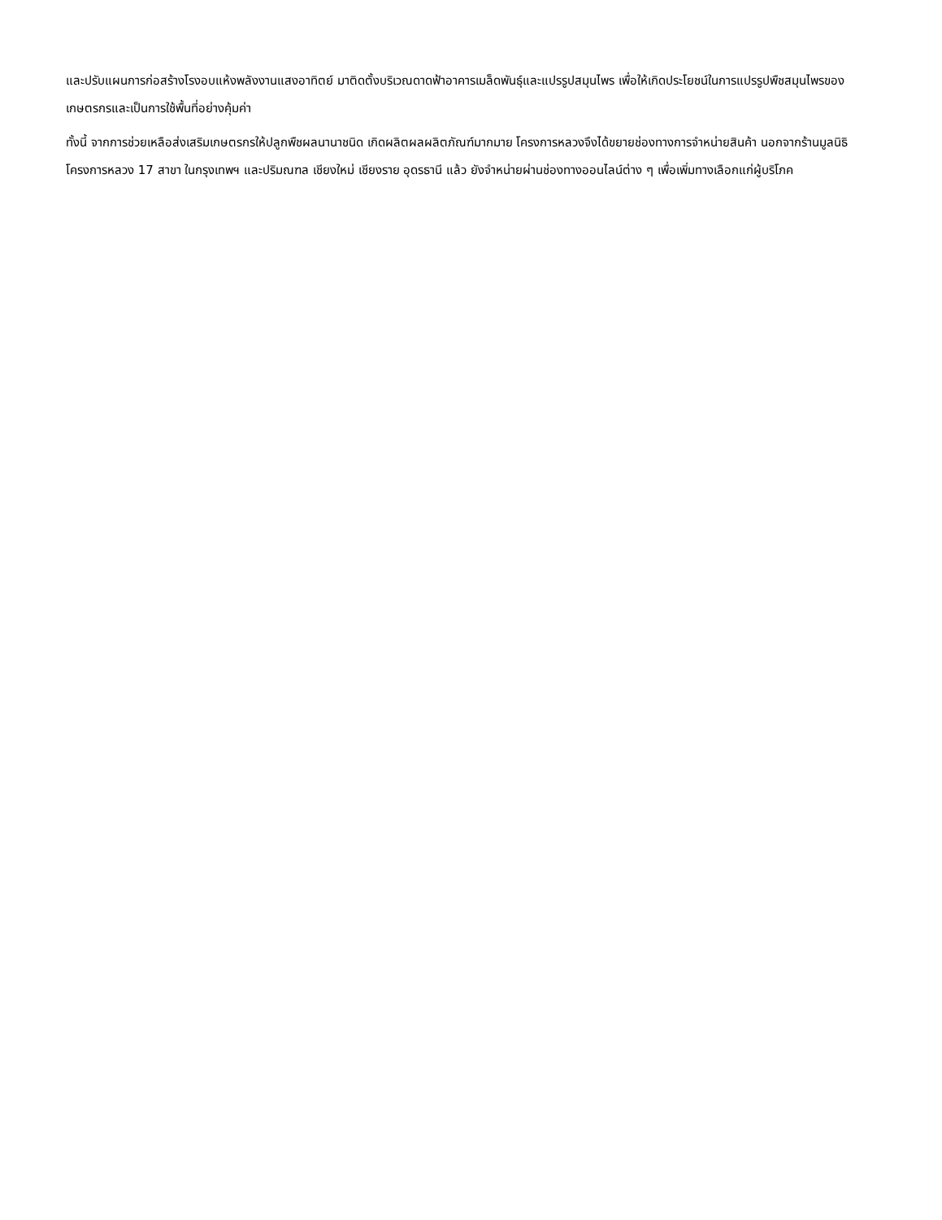และปรับแผนการก่อสร้างโรงอบแห้งพลังงานแสงอาทิตย์ มาติดตั้งบริเวณดาดฟ้าอาคารเมล็ดพันธุ์และแปรรูปสมุนไพร เพื่อให้เกิดประโยชน์ในการแปรรูปพืชสมุนไพรของเกษตรกรและเป็นการใช้พื้นที่อย่างคุ้มค่า
ทั้งนี้ จากการช่วยเหลือส่งเสริมเกษตรกรให้ปลูกพืชผลนานาชนิด เกิดผลิตผลผลิตภัณฑ์มากมาย โครงการหลวงจึงได้ขยายช่องทางการจำหน่ายสินค้า นอกจากร้านมูลนิธิโครงการหลวง 17 สาขา ในกรุงเทพฯ และปริมณฑล เชียงใหม่ เชียงราย อุดรธานี แล้ว ยังจำหน่ายผ่านช่องทางออนไลน์ต่าง ๆ เพื่อเพิ่มทางเลือกแก่ผู้บริโภค